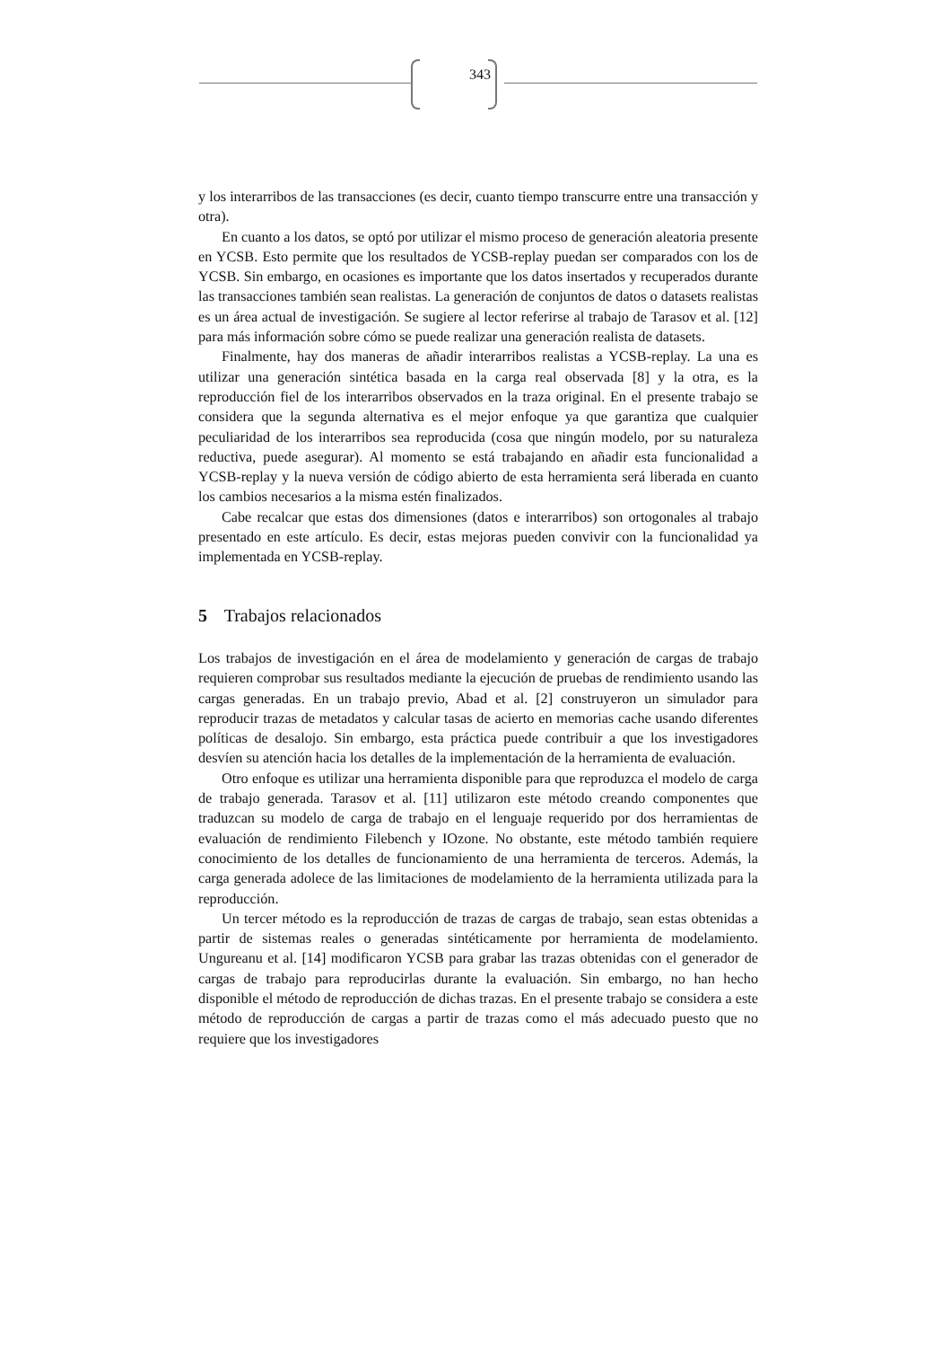343
y los interarribos de las transacciones (es decir, cuanto tiempo transcurre entre una transacción y otra).
En cuanto a los datos, se optó por utilizar el mismo proceso de generación aleatoria presente en YCSB. Esto permite que los resultados de YCSB-replay puedan ser comparados con los de YCSB. Sin embargo, en ocasiones es importante que los datos insertados y recuperados durante las transacciones también sean realistas. La generación de conjuntos de datos o datasets realistas es un área actual de investigación. Se sugiere al lector referirse al trabajo de Tarasov et al. [12] para más información sobre cómo se puede realizar una generación realista de datasets.
Finalmente, hay dos maneras de añadir interarribos realistas a YCSB-replay. La una es utilizar una generación sintética basada en la carga real observada [8] y la otra, es la reproducción fiel de los interarribos observados en la traza original. En el presente trabajo se considera que la segunda alternativa es el mejor enfoque ya que garantiza que cualquier peculiaridad de los interarribos sea reproducida (cosa que ningún modelo, por su naturaleza reductiva, puede asegurar). Al momento se está trabajando en añadir esta funcionalidad a YCSB-replay y la nueva versión de código abierto de esta herramienta será liberada en cuanto los cambios necesarios a la misma estén finalizados.
Cabe recalcar que estas dos dimensiones (datos e interarribos) son ortogonales al trabajo presentado en este artículo. Es decir, estas mejoras pueden convivir con la funcionalidad ya implementada en YCSB-replay.
5 Trabajos relacionados
Los trabajos de investigación en el área de modelamiento y generación de cargas de trabajo requieren comprobar sus resultados mediante la ejecución de pruebas de rendimiento usando las cargas generadas. En un trabajo previo, Abad et al. [2] construyeron un simulador para reproducir trazas de metadatos y calcular tasas de acierto en memorias cache usando diferentes políticas de desalojo. Sin embargo, esta práctica puede contribuir a que los investigadores desvíen su atención hacia los detalles de la implementación de la herramienta de evaluación.
Otro enfoque es utilizar una herramienta disponible para que reproduzca el modelo de carga de trabajo generada. Tarasov et al. [11] utilizaron este método creando componentes que traduzcan su modelo de carga de trabajo en el lenguaje requerido por dos herramientas de evaluación de rendimiento Filebench y IOzone. No obstante, este método también requiere conocimiento de los detalles de funcionamiento de una herramienta de terceros. Además, la carga generada adolece de las limitaciones de modelamiento de la herramienta utilizada para la reproducción.
Un tercer método es la reproducción de trazas de cargas de trabajo, sean estas obtenidas a partir de sistemas reales o generadas sintéticamente por herramienta de modelamiento. Ungureanu et al. [14] modificaron YCSB para grabar las trazas obtenidas con el generador de cargas de trabajo para reproducirlas durante la evaluación. Sin embargo, no han hecho disponible el método de reproducción de dichas trazas. En el presente trabajo se considera a este método de reproducción de cargas a partir de trazas como el más adecuado puesto que no requiere que los investigadores